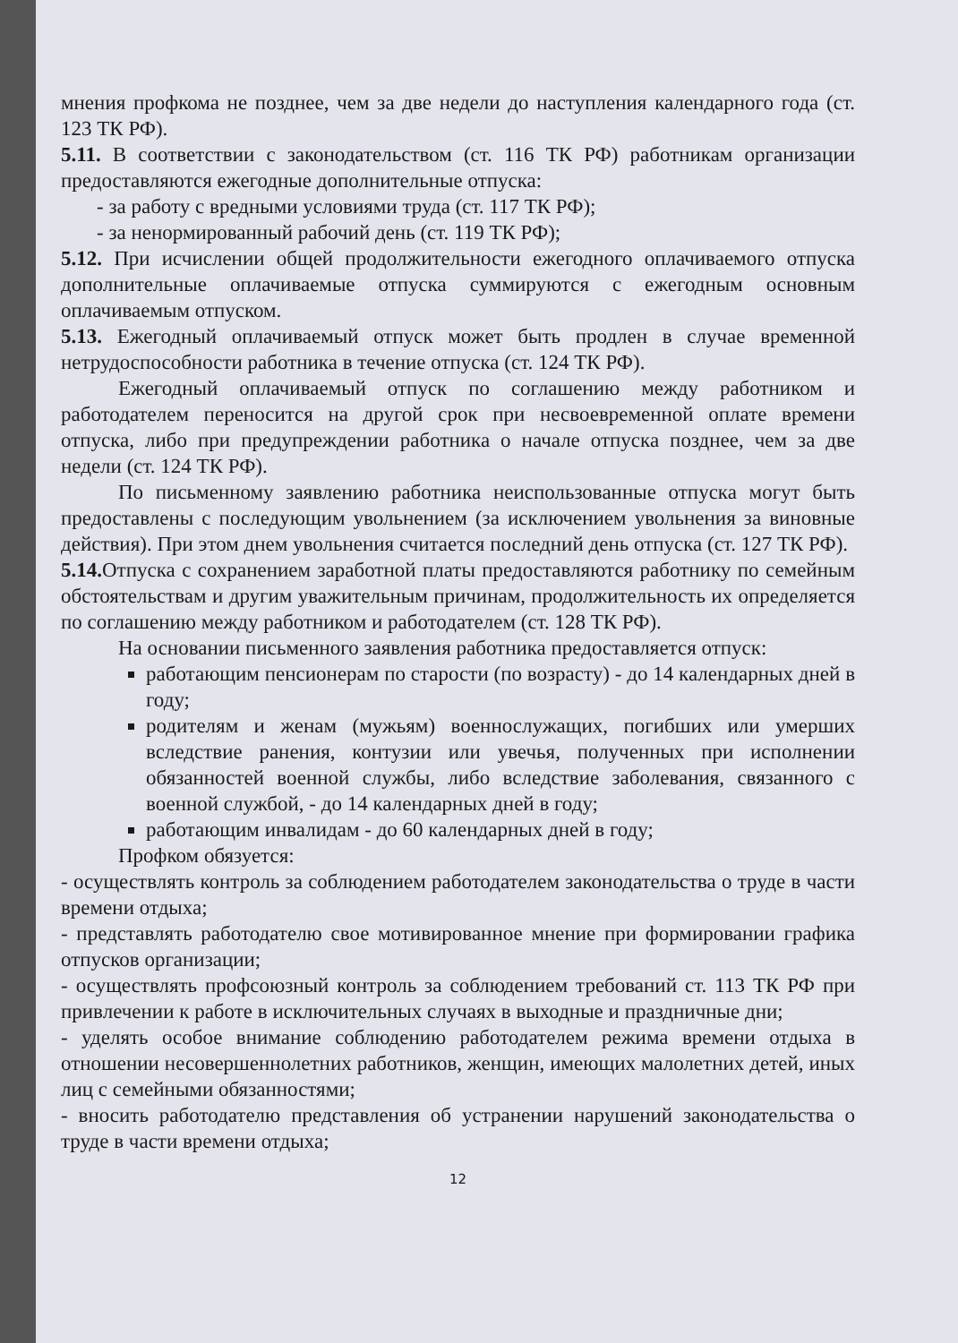мнения профкома не позднее, чем за две недели до наступления календарного года (ст. 123 ТК РФ).
5.11. В соответствии с законодательством (ст. 116 ТК РФ) работникам организации предоставляются ежегодные дополнительные отпуска:
- за работу с вредными условиями труда (ст. 117 ТК РФ);
- за ненормированный рабочий день (ст. 119 ТК РФ);
5.12. При исчислении общей продолжительности ежегодного оплачиваемого отпуска дополнительные оплачиваемые отпуска суммируются с ежегодным основным оплачиваемым отпуском.
5.13. Ежегодный оплачиваемый отпуск может быть продлен в случае временной нетрудоспособности работника в течение отпуска (ст. 124 ТК РФ).
Ежегодный оплачиваемый отпуск по соглашению между работником и работодателем переносится на другой срок при несвоевременной оплате времени отпуска, либо при предупреждении работника о начале отпуска позднее, чем за две недели (ст. 124 ТК РФ).
По письменному заявлению работника неиспользованные отпуска могут быть предоставлены с последующим увольнением (за исключением увольнения за виновные действия). При этом днем увольнения считается последний день отпуска (ст. 127 ТК РФ).
5.14. Отпуска с сохранением заработной платы предоставляются работнику по семейным обстоятельствам и другим уважительным причинам, продолжительность их определяется по соглашению между работником и работодателем (ст. 128 ТК РФ).
На основании письменного заявления работника предоставляется отпуск:
работающим пенсионерам по старости (по возрасту) - до 14 календарных дней в году;
родителям и женам (мужьям) военнослужащих, погибших или умерших вследствие ранения, контузии или увечья, полученных при исполнении обязанностей военной службы, либо вследствие заболевания, связанного с военной службой, - до 14 календарных дней в году;
работающим инвалидам - до 60 календарных дней в году;
Профком обязуется:
- осуществлять контроль за соблюдением работодателем законодательства о труде в части времени отдыха;
- представлять работодателю свое мотивированное мнение при формировании графика отпусков организации;
- осуществлять профсоюзный контроль за соблюдением требований ст. 113 ТК РФ при привлечении к работе в исключительных случаях в выходные и праздничные дни;
- уделять особое внимание соблюдению работодателем режима времени отдыха в отношении несовершеннолетних работников, женщин, имеющих малолетних детей, иных лиц с семейными обязанностями;
- вносить работодателю представления об устранении нарушений законодательства о труде в части времени отдыха;
12